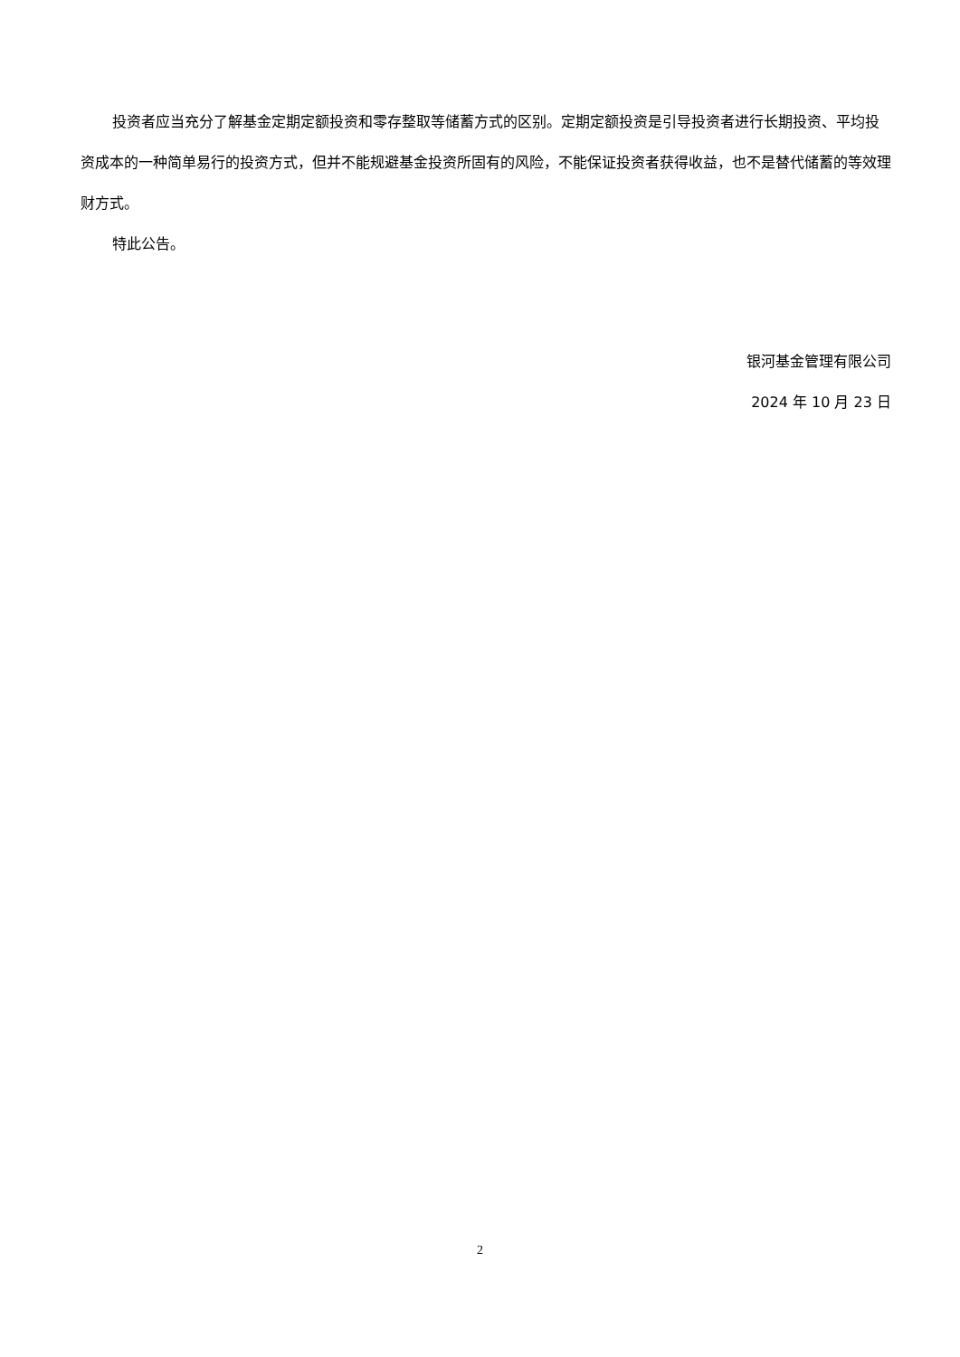投资者应当充分了解基金定期定额投资和零存整取等储蓄方式的区别。定期定额投资是引导投资者进行长期投资、平均投资成本的一种简单易行的投资方式，但并不能规避基金投资所固有的风险，不能保证投资者获得收益，也不是替代储蓄的等效理财方式。
特此公告。
银河基金管理有限公司
2024 年 10 月 23 日
2